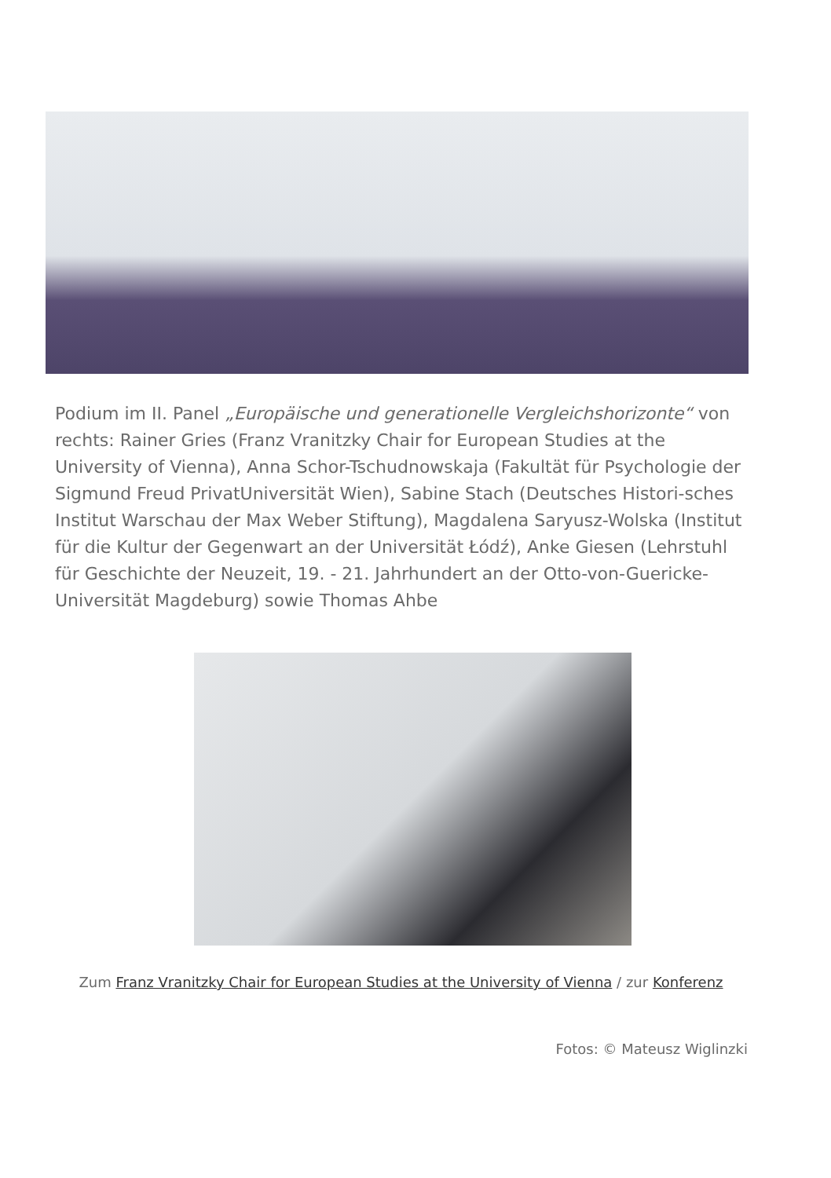Podium im II. Panel „Europäische und generationelle Vergleichshorizonte“ von rechts: Rainer Gries (Franz Vranitzky Chair for European Studies at the University of Vienna), Anna Schor-Tschudnowskaja (Fakultät für Psychologie der Sigmund Freud PrivatUniversität Wien), Sabine Stach (Deutsches Histori-sches Institut Warschau der Max Weber Stiftung), Magdalena Saryusz-Wolska (Institut für die Kultur der Gegenwart an der Universität Łódź), Anke Giesen (Lehrstuhl für Geschichte der Neuzeit, 19. - 21. Jahrhundert an der Otto-von-Guericke-Universität Magdeburg) sowie Thomas Ahbe
Zum Franz Vranitzky Chair for European Studies at the University of Vienna / zur Konferenz
Fotos: © Mateusz Wiglinzki